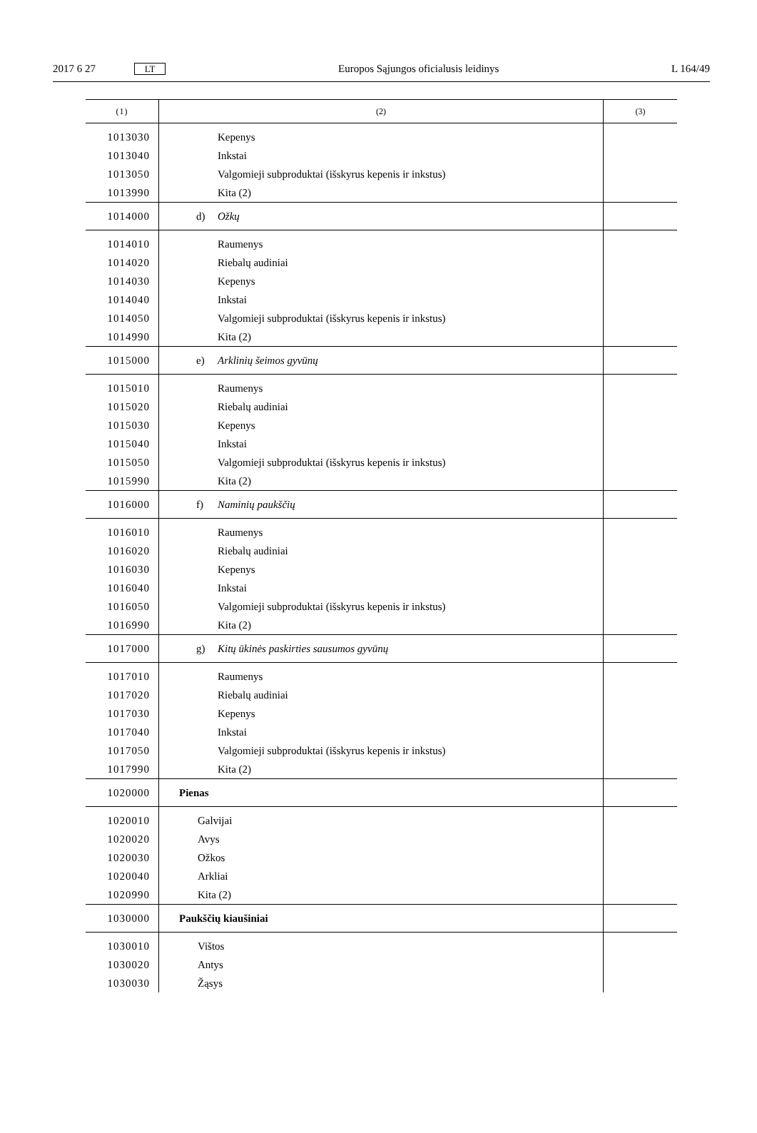2017 6 27 LT Europos Sąjungos oficialusis leidinys L 164/49
| (1) | (2) | (3) |
| --- | --- | --- |
| 1013030 | Kepenys | |
| 1013040 | Inkstai | |
| 1013050 | Valgomieji subproduktai (išskyrus kepenis ir inkstus) | |
| 1013990 | Kita (2) | |
| 1014000 | d) Ožkų | |
| 1014010 | Raumenys | |
| 1014020 | Riebalų audiniai | |
| 1014030 | Kepenys | |
| 1014040 | Inkstai | |
| 1014050 | Valgomieji subproduktai (išskyrus kepenis ir inkstus) | |
| 1014990 | Kita (2) | |
| 1015000 | e) Arklinių šeimos gyvūnų | |
| 1015010 | Raumenys | |
| 1015020 | Riebalų audiniai | |
| 1015030 | Kepenys | |
| 1015040 | Inkstai | |
| 1015050 | Valgomieji subproduktai (išskyrus kepenis ir inkstus) | |
| 1015990 | Kita (2) | |
| 1016000 | f) Naminių paukščių | |
| 1016010 | Raumenys | |
| 1016020 | Riebalų audiniai | |
| 1016030 | Kepenys | |
| 1016040 | Inkstai | |
| 1016050 | Valgomieji subproduktai (išskyrus kepenis ir inkstus) | |
| 1016990 | Kita (2) | |
| 1017000 | g) Kitų ūkinės paskirties sausumos gyvūnų | |
| 1017010 | Raumenys | |
| 1017020 | Riebalų audiniai | |
| 1017030 | Kepenys | |
| 1017040 | Inkstai | |
| 1017050 | Valgomieji subproduktai (išskyrus kepenis ir inkstus) | |
| 1017990 | Kita (2) | |
| 1020000 | Pienas | |
| 1020010 | Galvijai | |
| 1020020 | Avys | |
| 1020030 | Ožkos | |
| 1020040 | Arkliai | |
| 1020990 | Kita (2) | |
| 1030000 | Paukščių kiaušiniai | |
| 1030010 | Vištos | |
| 1030020 | Antys | |
| 1030030 | Žąsys | |